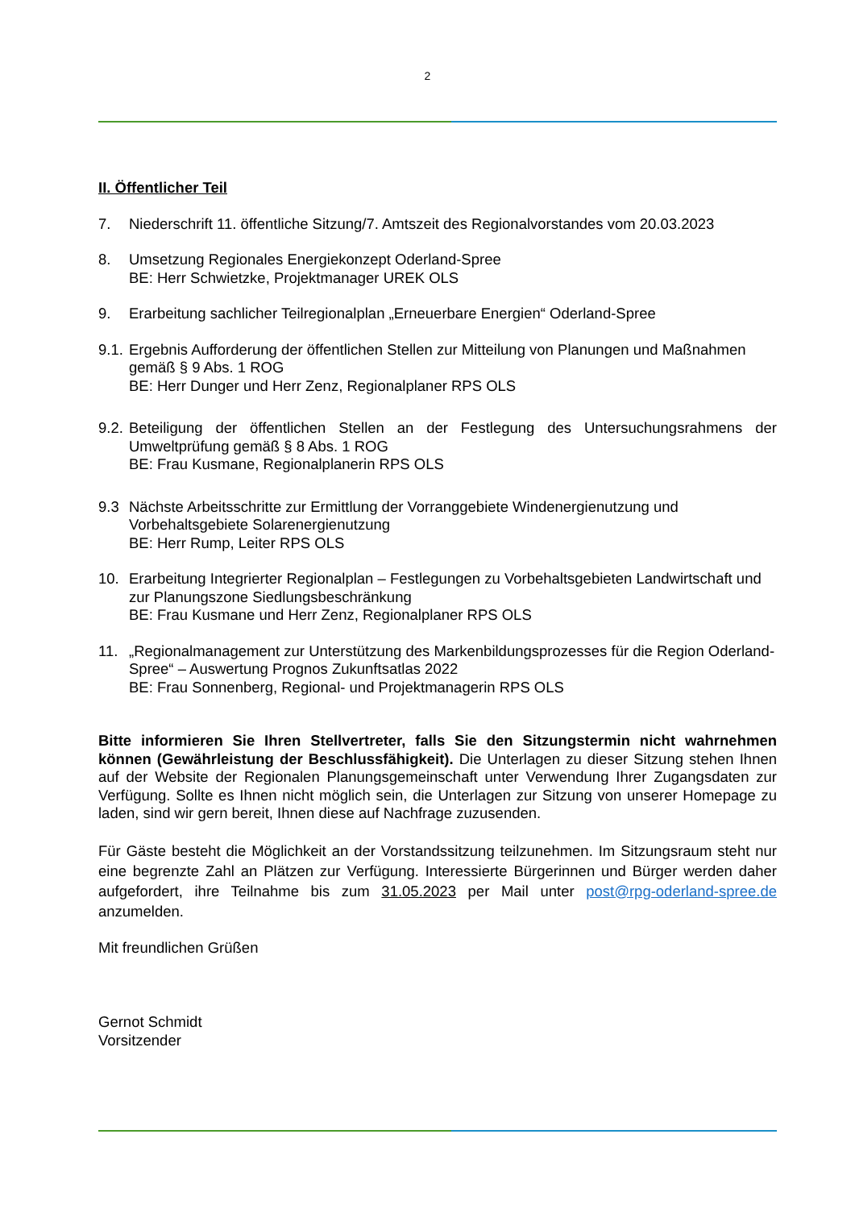2
II. Öffentlicher Teil
7. Niederschrift 11. öffentliche Sitzung/7. Amtszeit des Regionalvorstandes vom 20.03.2023
8. Umsetzung Regionales Energiekonzept Oderland-Spree
BE: Herr Schwietzke, Projektmanager UREK OLS
9. Erarbeitung sachlicher Teilregionalplan „Erneuerbare Energien“ Oderland-Spree
9.1.
Ergebnis Aufforderung der öffentlichen Stellen zur Mitteilung von Planungen und Maßnahmen gemäß § 9 Abs. 1 ROG
BE: Herr Dunger und Herr Zenz, Regionalplaner RPS OLS
9.2.
Beteiligung der öffentlichen Stellen an der Festlegung des Untersuchungsrahmens der Umweltprüfung gemäß § 8 Abs. 1 ROG
BE: Frau Kusmane, Regionalplanerin RPS OLS
9.3 Nächste Arbeitsschritte zur Ermittlung der Vorranggebiete Windenergienutzung und Vorbehaltsgebiete Solarenergienutzung
BE: Herr Rump, Leiter RPS OLS
10. Erarbeitung Integrierter Regionalplan – Festlegungen zu Vorbehaltsgebieten Landwirtschaft und zur Planungszone Siedlungsbeschränkung
BE: Frau Kusmane und Herr Zenz, Regionalplaner RPS OLS
11. „Regionalmanagement zur Unterstützung des Markenbildungsprozesses für die Region Oderland-Spree“ – Auswertung Prognos Zukunftsatlas 2022
BE: Frau Sonnenberg, Regional- und Projektmanagerin RPS OLS
Bitte informieren Sie Ihren Stellvertreter, falls Sie den Sitzungstermin nicht wahrnehmen können (Gewährleistung der Beschlussfähigkeit). Die Unterlagen zu dieser Sitzung stehen Ihnen auf der Website der Regionalen Planungsgemeinschaft unter Verwendung Ihrer Zugangsdaten zur Verfügung. Sollte es Ihnen nicht möglich sein, die Unterlagen zur Sitzung von unserer Homepage zu laden, sind wir gern bereit, Ihnen diese auf Nachfrage zuzusenden.
Für Gäste besteht die Möglichkeit an der Vorstandssitzung teilzunehmen. Im Sitzungsraum steht nur eine begrenzte Zahl an Plätzen zur Verfügung. Interessierte Bürgerinnen und Bürger werden daher aufgefordert, ihre Teilnahme bis zum 31.05.2023 per Mail unter post@rpg-oderland-spree.de anzumelden.
Mit freundlichen Grüßen
Gernot Schmidt
Vorsitzender